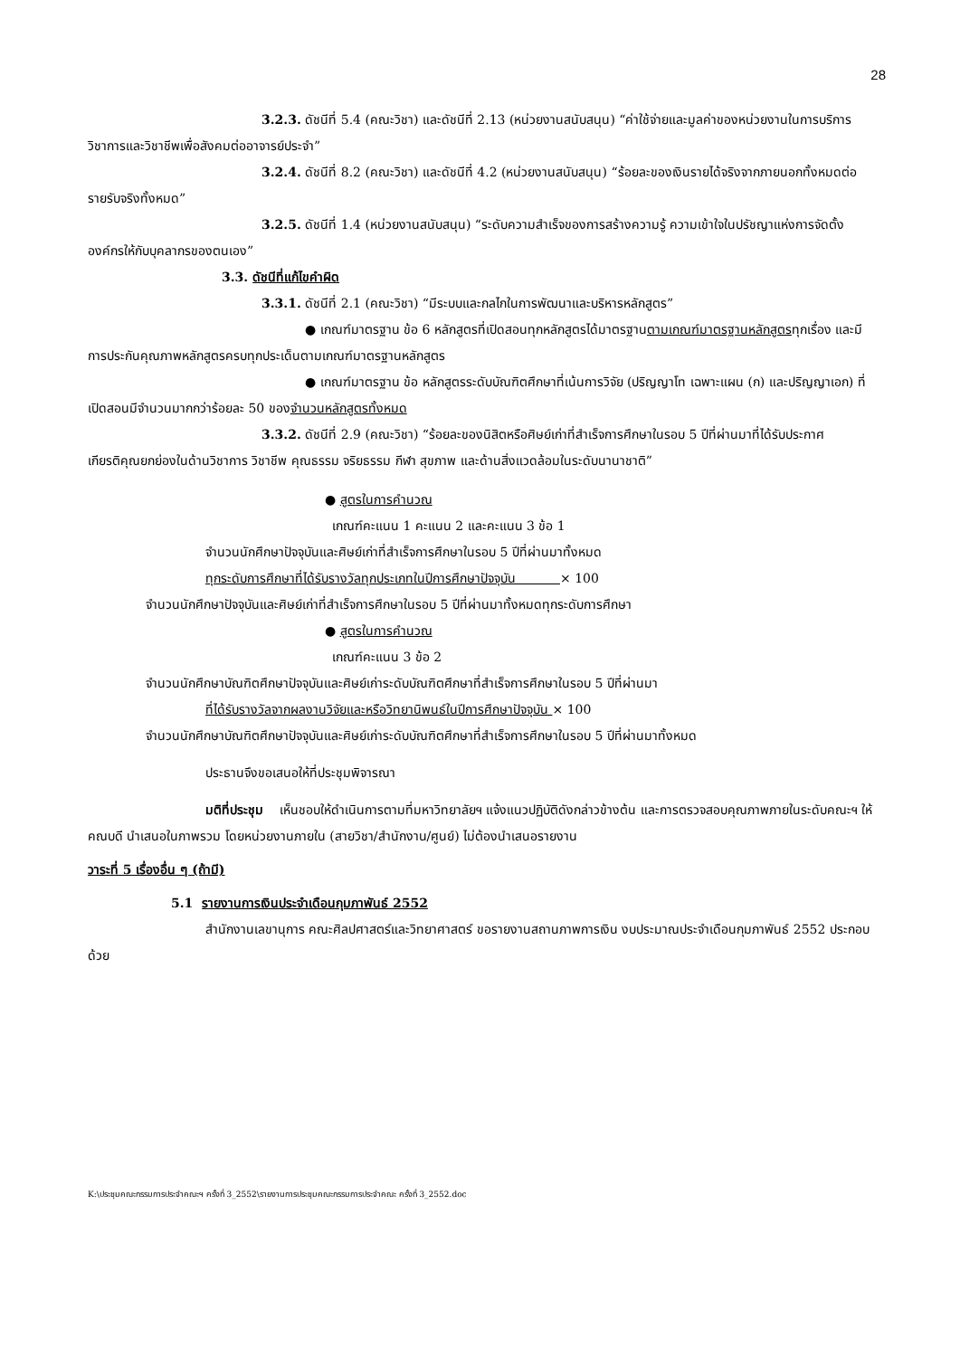28
3.2.3. ดัชนีที่ 5.4 (คณะวิชา) และดัชนีที่ 2.13 (หน่วยงานสนับสนุน) “ค่าใช้จ่ายและมูลค่าของหน่วยงานในการบริการวิชาการและวิชาชีพเพื่อสังคมต่ออาจารย์ประจำ”
3.2.4. ดัชนีที่ 8.2 (คณะวิชา) และดัชนีที่ 4.2 (หน่วยงานสนับสนุน) “ร้อยละของเงินรายได้จริงจากภายนอกทั้งหมดต่อรายรับจริงทั้งหมด”
3.2.5. ดัชนีที่ 1.4 (หน่วยงานสนับสนุน) “ระดับความสำเร็จของการสร้างความรู้ ความเข้าใจในปรัชญาแห่งการจัดตั้งองค์กรให้กับบุคลากรของตนเอง”
3.3. ดัชนีที่แก้ไขคำผิด
3.3.1. ดัชนีที่ 2.1 (คณะวิชา) “มีระบบและกลไกในการพัฒนาและบริหารหลักสูตร”
● เกณฑ์มาตรฐาน ข้อ 6 หลักสูตรที่เปิดสอนทุกหลักสูตรได้มาตรฐานตามเกณฑ์มาตรฐานหลักสูตรทุกเรื่อง และมีการประกันคุณภาพหลักสูตรครบทุกประเด็นตามเกณฑ์มาตรฐานหลักสูตร
● เกณฑ์มาตรฐาน ข้อ หลักสูตรระดับบัณฑิตศึกษาที่เน้นการวิจัย (ปริญญาโท เฉพาะแผน (ก) และปริญญาเอก) ที่เปิดสอนมีจำนวนมากกว่าร้อยละ 50 ของจำนวนหลักสูตรทั้งหมด
3.3.2. ดัชนีที่ 2.9 (คณะวิชา) “ร้อยละของนิสิตหรือศิษย์เก่าที่สำเร็จการศึกษาในรอบ 5 ปีที่ผ่านมาที่ได้รับประกาศเกียรติคุณยกย่องในด้านวิชาการ วิชาชีพ คุณธรรม จริยธรรม กีฬา สุขภาพ และด้านสิ่งแวดล้อมในระดับนานาชาติ”
● สูตรในการคำนวณ
เกณฑ์คะแนน 1 คะแนน 2 และคะแนน 3 ข้อ 1
จำนวนนักศึกษาปัจจุบันและศิษย์เก่าที่สำเร็จการศึกษาในรอบ 5 ปีที่ผ่านมาทั้งหมด
ทุกระดับการศึกษาที่ได้รับรางวัลทุกประเภทในปีการศึกษาปัจจุบัน × 100
จำนวนนักศึกษาปัจจุบันและศิษย์เก่าที่สำเร็จการศึกษาในรอบ 5 ปีที่ผ่านมาทั้งหมดทุกระดับการศึกษา
● สูตรในการคำนวณ
เกณฑ์คะแนน 3 ข้อ 2
จำนวนนักศึกษาบัณฑิตศึกษาปัจจุบันและศิษย์เก่าระดับบัณฑิตศึกษาที่สำเร็จการศึกษาในรอบ 5 ปีที่ผ่านมา
ที่ได้รับรางวัลจากผลงานวิจัยและหรือวิทยานิพนธ์ในปีการศึกษาปัจจุบัน × 100
จำนวนนักศึกษาบัณฑิตศึกษาปัจจุบันและศิษย์เก่าระดับบัณฑิตศึกษาที่สำเร็จการศึกษาในรอบ 5 ปีที่ผ่านมาทั้งหมด
ประธานจึงขอเสนอให้ที่ประชุมพิจารณา
มติที่ประชุม เห็นชอบให้ดำเนินการตามที่มหาวิทยาลัยฯ แจ้งแนวปฏิบัติดังกล่าวข้างต้น และการตรวจสอบคุณภาพภายในระดับคณะฯ ให้คณบดี นำเสนอในภาพรวม โดยหน่วยงานภายใน (สายวิชา/สำนักงาน/ศูนย์) ไม่ต้องนำเสนอรายงาน
วาระที่ 5 เรื่องอื่น ๆ (ถ้ามี)
5.1 รายงานการเงินประจำเดือนกุมภาพันธ์ 2552
สำนักงานเลขานุการ คณะศิลปศาสตร์และวิทยาศาสตร์ ขอรายงานสถานภาพการเงิน งบประมาณประจำเดือนกุมภาพันธ์ 2552 ประกอบด้วย
K:\ประชุมคณะกรรมการประจำคณะฯ ครั้งที่ 3_2552\รายงานการประชุมคณะกรรมการประจำคณะ ครั้งที่ 3_2552.doc